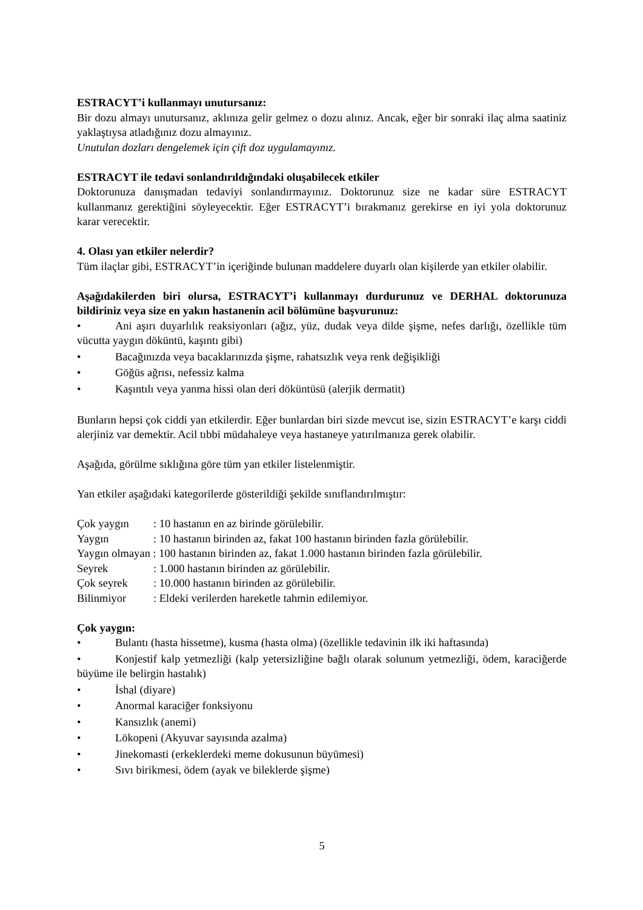ESTRACYT’i kullanmayı unutursanız:
Bir dozu almayı unutursanız, aklınıza gelir gelmez o dozu alınız. Ancak, eğer bir sonraki ilaç alma saatiniz yaklaştıysa atladığınız dozu almayınız.
Unutulan dozları dengelemek için çift doz uygulamayınız.
ESTRACYT ile tedavi sonlandırıldığındaki oluşabilecek etkiler
Doktorunuza danışmadan tedaviyi sonlandırmayınız. Doktorunuz size ne kadar süre ESTRACYT kullanmanız gerektiğini söyleyecektir. Eğer ESTRACYT’i bırakmanız gerekirse en iyi yola doktorunuz karar verecektir.
4. Olası yan etkiler nelerdir?
Tüm ilaçlar gibi, ESTRACYT’in içeriğinde bulunan maddelere duyarlı olan kişilerde yan etkiler olabilir.
Aşağıdakilerden biri olursa, ESTRACYT’i kullanmayı durdurunuz ve DERHAL doktorunuza bildiriniz veya size en yakın hastanenin acil bölümüne başvurunuz:
• Ani aşırı duyarlılık reaksiyonları (ağız, yüz, dudak veya dilde şişme, nefes darlığı, özellikle tüm vücutta yaygın döküntü, kaşıntı gibi)
• Bacağınızda veya bacaklarınızda şişme, rahatsızlık veya renk değişikliği
• Göğüs ağrısı, nefessiz kalma
• Kaşıntılı veya yanma hissi olan deri döküntüsü (alerjik dermatit)
Bunların hepsi çok ciddi yan etkilerdir. Eğer bunlardan biri sizde mevcut ise, sizin ESTRACYT’e karşı ciddi alerjiniz var demektir. Acil tıbbi müdahaleye veya hastaneye yatırılmanıza gerek olabilir.
Aşağıda, görülme sıklığına göre tüm yan etkiler listelenmiştir.
Yan etkiler aşağıdaki kategorilerde gösterildiği şekilde sınıflandırılmıştır:
Çok yaygın: 10 hastanın en az birinde görülebilir.
Yaygın: 10 hastanın birinden az, fakat 100 hastanın birinden fazla görülebilir.
Yaygın olmayan : 100 hastanın birinden az, fakat 1.000 hastanın birinden fazla görülebilir.
Seyrek: 1.000 hastanın birinden az görülebilir.
Çok seyrek: 10.000 hastanın birinden az görülebilir.
Bilinmiyor: Eldeki verilerden hareketle tahmin edilemiyor.
Çok yaygın:
• Bulantı (hasta hissetme), kusma (hasta olma) (özellikle tedavinin ilk iki haftasında)
• Konjestif kalp yetmezliği (kalp yetersizliğine bağlı olarak solunum yetmezliği, ödem, karaciğerde büyüme ile belirgin hastalık)
• İshal (diyare)
• Anormal karaciğer fonksiyonu
• Kansızlık (anemi)
• Lökopeni (Akyuvar sayısında azalma)
• Jinekomasti (erkeklerdeki meme dokusunun büyümesi)
• Sıvı birikmesi, ödem (ayak ve bileklerde şişme)
5